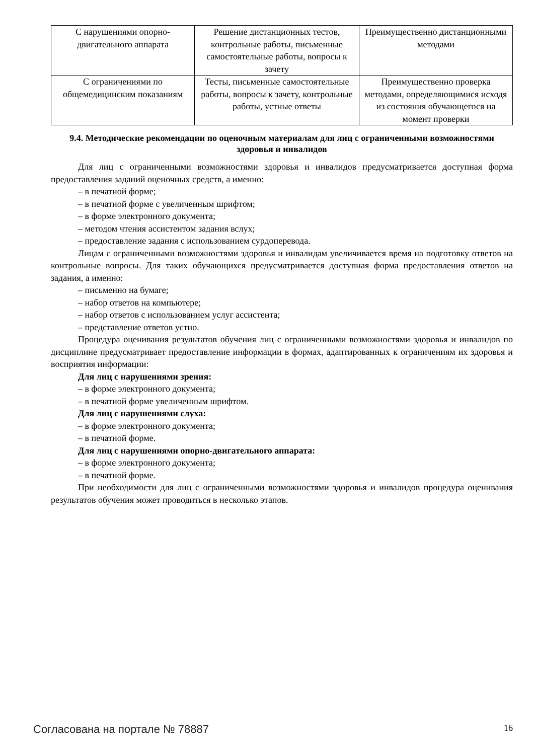| С нарушениями опорно-двигательного аппарата | Решение дистанционных тестов, контрольные работы, письменные самостоятельные работы, вопросы к зачету | Преимущественно дистанционными методами |
| С ограничениями по общемедицинским показаниям | Тесты, письменные самостоятельные работы, вопросы к зачету, контрольные работы, устные ответы | Преимущественно проверка методами, определяющимися исходя из состояния обучающегося на момент проверки |
9.4. Методические рекомендации по оценочным материалам для лиц с ограниченными возможностями здоровья и инвалидов
Для лиц с ограниченными возможностями здоровья и инвалидов предусматривается доступная форма предоставления заданий оценочных средств, а именно:
– в печатной форме;
– в печатной форме с увеличенным шрифтом;
– в форме электронного документа;
– методом чтения ассистентом задания вслух;
– предоставление задания с использованием сурдоперевода.
Лицам с ограниченными возможностями здоровья и инвалидам увеличивается время на подготовку ответов на контрольные вопросы. Для таких обучающихся предусматривается доступная форма предоставления ответов на задания, а именно:
– письменно на бумаге;
– набор ответов на компьютере;
– набор ответов с использованием услуг ассистента;
– представление ответов устно.
Процедура оценивания результатов обучения лиц с ограниченными возможностями здоровья и инвалидов по дисциплине предусматривает предоставление информации в формах, адаптированных к ограничениям их здоровья и восприятия информации:
Для лиц с нарушениями зрения:
– в форме электронного документа;
– в печатной форме увеличенным шрифтом.
Для лиц с нарушениями слуха:
– в форме электронного документа;
– в печатной форме.
Для лиц с нарушениями опорно-двигательного аппарата:
– в форме электронного документа;
– в печатной форме.
При необходимости для лиц с ограниченными возможностями здоровья и инвалидов процедура оценивания результатов обучения может проводиться в несколько этапов.
Согласована на портале № 78887 16